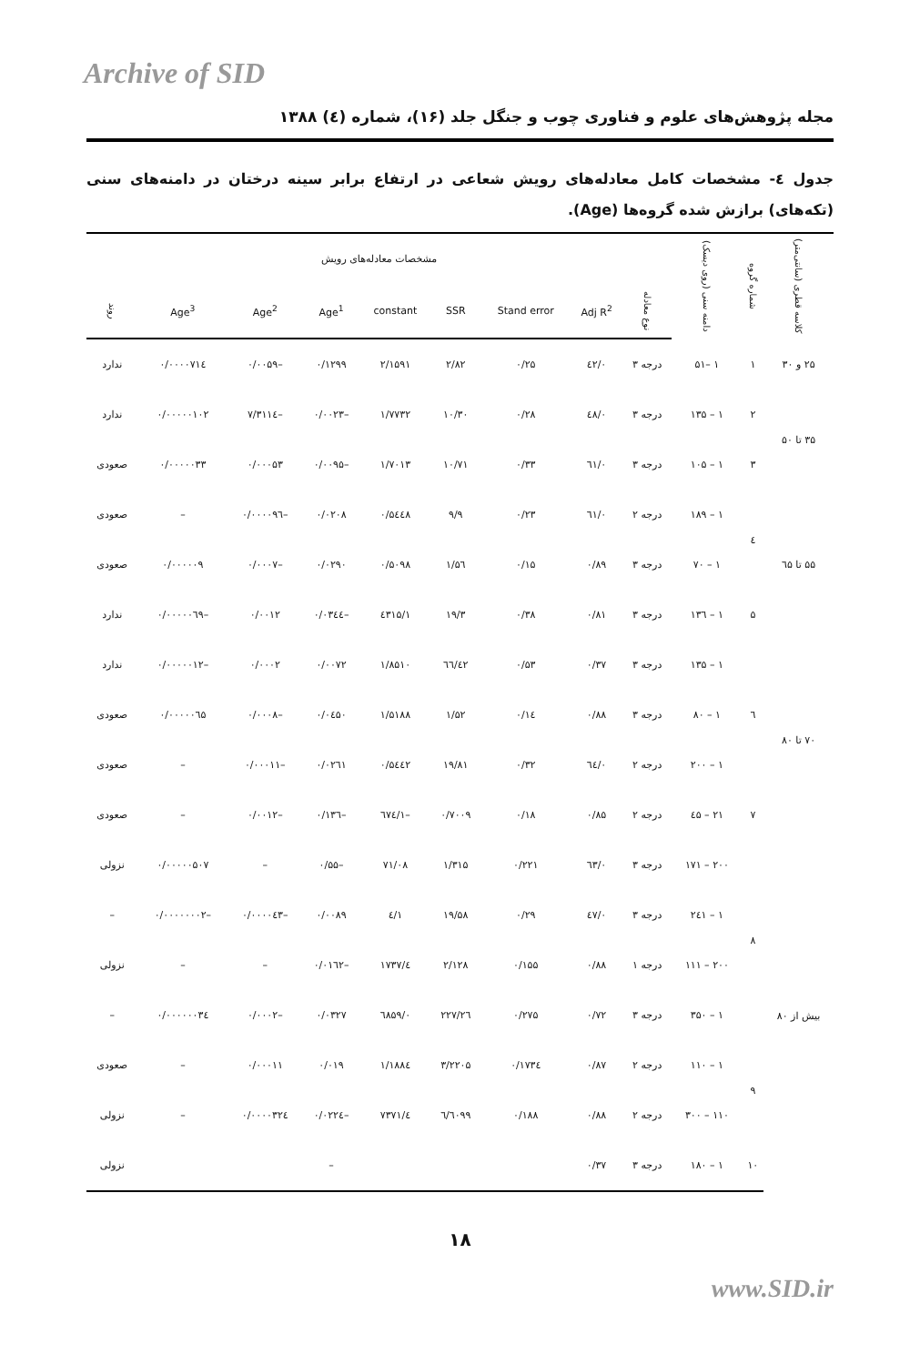Archive of SID
مجله پژوهش‌های علوم و فناوری چوب و جنگل جلد (۱۶)، شماره (٤) ۱۳۸۸
جدول ٤- مشخصات کامل معادله‌های رویش شعاعی در ارتفاع برابر سینه درختان در دامنه‌های سنی (تکه‌های) برازش شده گروه‌ها (Age).
| کلاسه قطری (سانتی‌متر) | شماره گروه | دامنه سنی (روی دیسک) | مشخصات معادله‌های رویش | | | | | | | | |
| --- | --- | --- | --- | --- | --- | --- | --- | --- | --- | --- | --- |
| | | | نوع معادله | Adj R<sup>2</sup> | Stand error | SSR | constant | Age<sup>1</sup> | Age<sup>2</sup> | Age<sup>3</sup> | روند |
| ۲۵ و ۳۰ | ۱ | ۱ –۵۱ | درجه ۳ | ۰/٤۲ | ۰/۲۵ | ۲/۸۲ | ۲/۱۵۹۱ | ۰/۱۲۹۹ | –۰/۰۰۵۹ | ۰/۰۰۰۰۷۱٤ | ندارد |
| ۳۵ تا ۵۰ | ۲ | ۱ – ۱۳۵ | درجه ۳ | ۰/٤۸ | ۰/۲۸ | ۱۰/۳۰ | ۱/۷۷۳۲ | –۰/۰۰۲۳ | –۷/۳۱۱٤ | ۰/۰۰۰۰۰۱۰۲ | ندارد |
| | ۳ | ۱ – ۱۰۵ | درجه ۳ | ۰/٦۱ | ۰/۳۳ | ۱۰/۷۱ | ۱/۷۰۱۳ | –۰/۰۰۹۵ | ۰/۰۰۰۵۳ | ۰/۰۰۰۰۰۳۳ | صعودی |
| ۵۵ تا ٦۵ | ٤ | ۱ – ۱۸۹ | درجه ۲ | ۰/٦۱ | ۰/۲۳ | ۹/۹ | ۰/۵٤٤۸ | ۰/۰۲۰۸ | –۰/۰۰۰۰۹٦ | – | صعودی |
| | | ۱ – ۷۰ | درجه ۳ | ۰/۸۹ | ۰/۱۵ | ۱/۵٦ | ۰/۵۰۹۸ | ۰/۰۲۹۰ | –۰/۰۰۰۷ | ۰/۰۰۰۰۰۹ | صعودی |
| | ۵ | ۱ – ۱۳٦ | درجه ۳ | ۰/۸۱ | ۰/۳۸ | ۱۹/۳ | ۱/٤۳۱۵ | –۰/۰۳٤٤ | ۰/۰۰۱۲ | –۰/۰۰۰۰۰٦۹ | ندارد |
| ۷۰ تا ۸۰ | ٦ | ۱ – ۱۳۵ | درجه ۳ | ۰/۳۷ | ۰/۵۳ | ٤۲/٦٦ | ۱/۸۵۱۰ | ۰/۰۰۷۲ | ۰/۰۰۰۲ | –۰/۰۰۰۰۰۱۲ | ندارد |
| | | ۱ – ۸۰ | درجه ۳ | ۰/۸۸ | ۰/۱٤ | ۱/۵۲ | ۱/۵۱۸۸ | ۰/۰٤۵۰ | –۰/۰۰۰۸ | ۰/۰۰۰۰۰٦۵ | صعودی |
| | | ۱ – ۲۰۰ | درجه ۲ | ۰/٦٤ | ۰/۳۲ | ۱۹/۸۱ | ۰/۵٤٤۲ | ۰/۰۲٦۱ | –۰/۰۰۰۱۱ | – | صعودی |
| | ۷ | ۲۱ – ٤۵ | درجه ۲ | ۰/۸۵ | ۰/۱۸ | ۰/۷۰۰۹ | –۱/٦۷٤ | –۰/۱۳٦ | –۰/۰۰۱۲ | – | صعودی |
| بیش از ۸۰ | ۸ | ۲۰۰ – ۱۷۱ | درجه ۳ | ۰/٦۳ | ۰/۲۲۱ | ۱/۳۱۵ | ۷۱/۰۸ | –۰/۵۵ | – | ۰/۰۰۰۰۰۵۰۷ | نزولی |
| | | ۱ – ۲٤۱ | درجه ۳ | ۰/٤۷ | ۰/۲۹ | ۱۹/۵۸ | ۱/٤ | ۰/۰۰۸۹ | –۰/۰۰۰۰٤۳ | –۰/۰۰۰۰۰۰۰۲ | – |
| | | ۲۰۰ – ۱۱۱ | درجه ۱ | ۰/۸۸ | ۰/۱۵۵ | ۲/۱۲۸ | ٤/۱۷۳۷ | –۰/۰۱٦۲ | – | – | نزولی |
| | | ۱ – ۳۵۰ | درجه ۳ | ۰/۷۲ | ۰/۲۷۵ | ۲٦/۲۲۷ | ۰/٦۸۵۹ | ۰/۰۳۲۷ | –۰/۰۰۰۲ | ۰/۰۰۰۰۰۰۳٤ | – |
| | ۹ | ۱ – ۱۱۰ | درجه ۲ | ۰/۸۷ | ۰/۱۷۳٤ | ۳/۲۲۰۵ | ۱/۱۸۸٤ | ۰/۰۱۹ | ۰/۰۰۰۱۱ | – | صعودی |
| | | ۱۱۰ – ۳۰۰ | درجه ۲ | ۰/۸۸ | ۰/۱۸۸ | ٦/٦۰۹۹ | ٤/۷۳۷۱ | –۰/۰۲۲٤ | ۰/۰۰۰۰۳۲٤ | – | نزولی |
| | ۱۰ | ۱ – ۱۸۰ | درجه ۳ | ۰/۳۷ | | | | – | | | نزولی |
۱۸
www.SID.ir